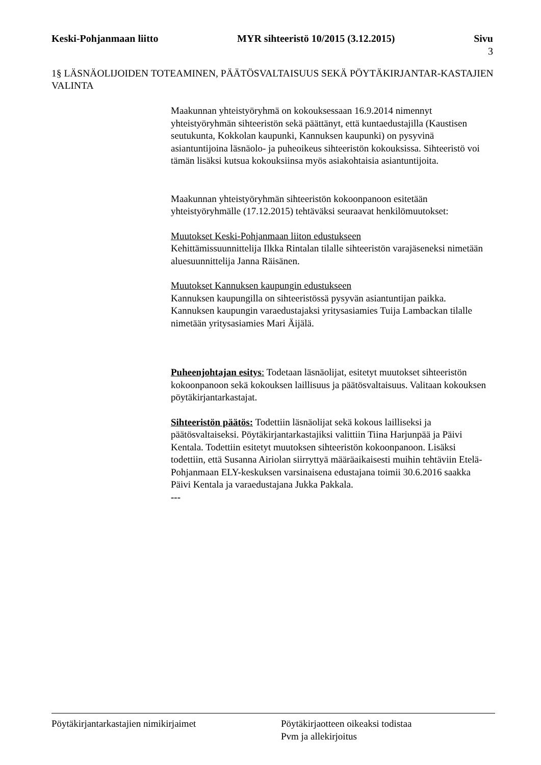Keski-Pohjanmaan liitto MYR sihteeristö 10/2015 (3.12.2015)
Sivu
3
1§ LÄSNÄOLIJOIDEN TOTEAMINEN, PÄÄTÖSVALTAISUUS SEKÄ PÖYTÄKIRJANTAR-KASTAJIEN VALINTA
Maakunnan yhteistyöryhmä on kokouksessaan 16.9.2014 nimennyt yhteistyöryhmän sihteeristön sekä päättänyt, että kuntaedustajilla (Kaustisen seutukunta, Kokkolan kaupunki, Kannuksen kaupunki) on pysyvinä asiantuntijoina läsnäolo- ja puheoikeus sihteeristön kokouksissa. Sihteeristö voi tämän lisäksi kutsua kokouksiinsa myös asiakohtaisia asiantuntijoita.
Maakunnan yhteistyöryhmän sihteeristön kokoonpanoon esitetään yhteistyöryhmälle (17.12.2015) tehtäväksi seuraavat henkilömuutokset:
Muutokset Keski-Pohjanmaan liiton edustukseen
Kehittämissuunnittelija Ilkka Rintalan tilalle sihteeristön varajäseneksi nimetään aluesuunnittelija Janna Räisänen.
Muutokset Kannuksen kaupungin edustukseen
Kannuksen kaupungilla on sihteeristössä pysyvän asiantuntijan paikka. Kannuksen kaupungin varaedustajaksi yritysasiamies Tuija Lambackan tilalle nimetään yritysasiamies Mari Äijälä.
Puheenjohtajan esitys: Todetaan läsnäolijat, esitetyt muutokset sihteeristön kokoonpanoon sekä kokouksen laillisuus ja päätösvaltaisuus. Valitaan kokouksen pöytäkirjantarkastajat.
Sihteeristön päätös: Todettiin läsnäolijat sekä kokous lailliseksi ja päätösvaltaiseksi. Pöytäkirjantarkastajiksi valittiin Tiina Harjunpää ja Päivi Kentala. Todettiin esitetyt muutoksen sihteeristön kokoonpanoon. Lisäksi todettiin, että Susanna Airiolan siirryttyä määräaikaisesti muihin tehtäviin Etelä-Pohjanmaan ELY-keskuksen varsinaisena edustajana toimii 30.6.2016 saakka Päivi Kentala ja varaedustajana Jukka Pakkala.
---
Pöytäkirjantarkastajien nimikirjaimet
Pöytäkirjaotteen oikeaksi todistaa
Pvm ja allekirjoitus